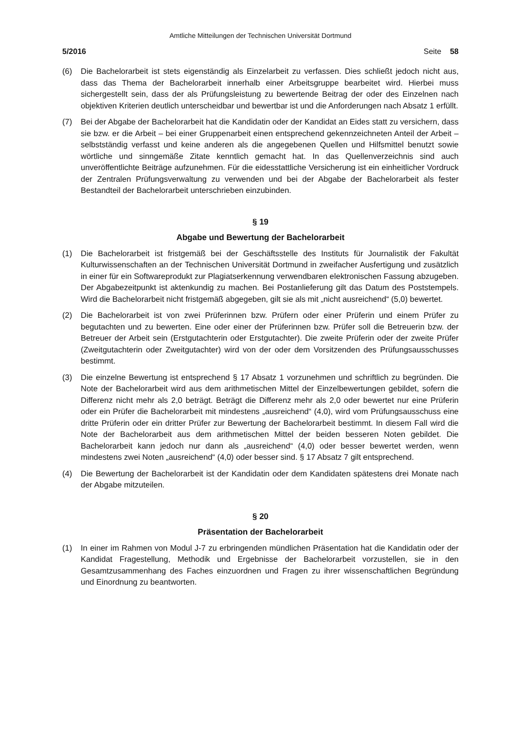Amtliche Mitteilungen der Technischen Universität Dortmund
5/2016 Seite 58
(6) Die Bachelorarbeit ist stets eigenständig als Einzelarbeit zu verfassen. Dies schließt jedoch nicht aus, dass das Thema der Bachelorarbeit innerhalb einer Arbeitsgruppe bearbeitet wird. Hierbei muss sichergestellt sein, dass der als Prüfungsleistung zu bewertende Beitrag der oder des Einzelnen nach objektiven Kriterien deutlich unterscheidbar und bewertbar ist und die Anforderungen nach Absatz 1 erfüllt.
(7) Bei der Abgabe der Bachelorarbeit hat die Kandidatin oder der Kandidat an Eides statt zu versichern, dass sie bzw. er die Arbeit – bei einer Gruppenarbeit einen entsprechend gekennzeichneten Anteil der Arbeit – selbstständig verfasst und keine anderen als die angegebenen Quellen und Hilfsmittel benutzt sowie wörtliche und sinngemäße Zitate kenntlich gemacht hat. In das Quellenverzeichnis sind auch unveröffentlichte Beiträge aufzunehmen. Für die eidesstattliche Versicherung ist ein einheitlicher Vordruck der Zentralen Prüfungsverwaltung zu verwenden und bei der Abgabe der Bachelorarbeit als fester Bestandteil der Bachelorarbeit unterschrieben einzubinden.
§ 19
Abgabe und Bewertung der Bachelorarbeit
(1) Die Bachelorarbeit ist fristgemäß bei der Geschäftsstelle des Instituts für Journalistik der Fakultät Kulturwissenschaften an der Technischen Universität Dortmund in zweifacher Ausfertigung und zusätzlich in einer für ein Softwareprodukt zur Plagiatserkennung verwendbaren elektronischen Fassung abzugeben. Der Abgabezeitpunkt ist aktenkundig zu machen. Bei Postanlieferung gilt das Datum des Poststempels. Wird die Bachelorarbeit nicht fristgemäß abgegeben, gilt sie als mit „nicht ausreichend“ (5,0) bewertet.
(2) Die Bachelorarbeit ist von zwei Prüferinnen bzw. Prüfern oder einer Prüferin und einem Prüfer zu begutachten und zu bewerten. Eine oder einer der Prüferinnen bzw. Prüfer soll die Betreuerin bzw. der Betreuer der Arbeit sein (Erstgutachterin oder Erstgutachter). Die zweite Prüferin oder der zweite Prüfer (Zweitgutachterin oder Zweitgutachter) wird von der oder dem Vorsitzenden des Prüfungsausschusses bestimmt.
(3) Die einzelne Bewertung ist entsprechend § 17 Absatz 1 vorzunehmen und schriftlich zu begründen. Die Note der Bachelorarbeit wird aus dem arithmetischen Mittel der Einzelbewertungen gebildet, sofern die Differenz nicht mehr als 2,0 beträgt. Beträgt die Differenz mehr als 2,0 oder bewertet nur eine Prüferin oder ein Prüfer die Bachelorarbeit mit mindestens „ausreichend“ (4,0), wird vom Prüfungsausschuss eine dritte Prüferin oder ein dritter Prüfer zur Bewertung der Bachelorarbeit bestimmt. In diesem Fall wird die Note der Bachelorarbeit aus dem arithmetischen Mittel der beiden besseren Noten gebildet. Die Bachelorarbeit kann jedoch nur dann als „ausreichend“ (4,0) oder besser bewertet werden, wenn mindestens zwei Noten „ausreichend“ (4,0) oder besser sind. § 17 Absatz 7 gilt entsprechend.
(4) Die Bewertung der Bachelorarbeit ist der Kandidatin oder dem Kandidaten spätestens drei Monate nach der Abgabe mitzuteilen.
§ 20
Präsentation der Bachelorarbeit
(1) In einer im Rahmen von Modul J-7 zu erbringenden mündlichen Präsentation hat die Kandidatin oder der Kandidat Fragestellung, Methodik und Ergebnisse der Bachelorarbeit vorzustellen, sie in den Gesamtzusammenhang des Faches einzuordnen und Fragen zu ihrer wissenschaftlichen Begründung und Einordnung zu beantworten.